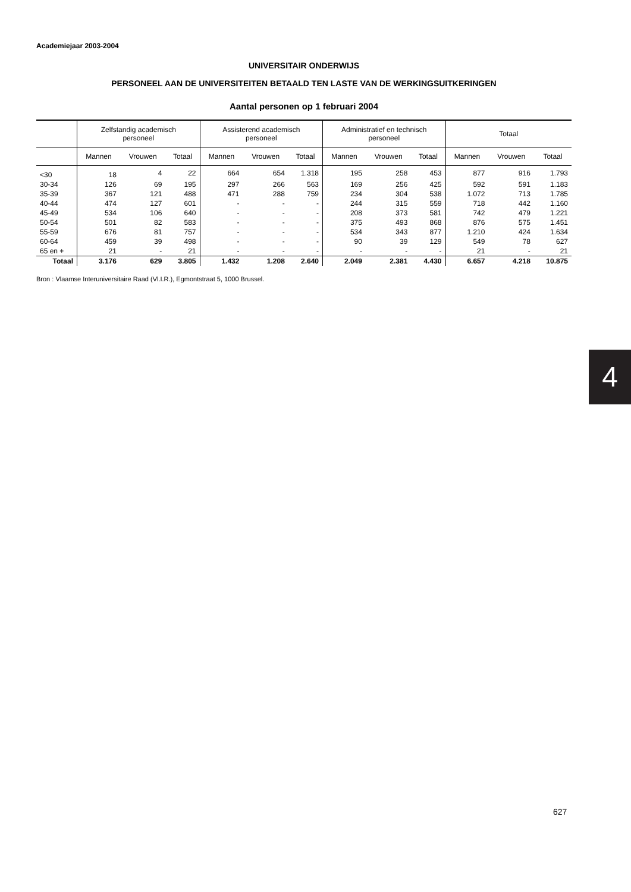Academiejaar 2003-2004
UNIVERSITAIR ONDERWIJS
PERSONEEL AAN DE UNIVERSITEITEN BETAALD TEN LASTE VAN DE WERKINGSUITKERINGEN
Aantal personen op 1 februari 2004
| | Zelfstandig academisch personeel | | | Assisterend academisch personeel | | | Administratief en technisch personeel | | | Totaal | | |
| --- | --- | --- | --- | --- | --- | --- | --- | --- | --- | --- | --- | --- |
| | Mannen | Vrouwen | Totaal | Mannen | Vrouwen | Totaal | Mannen | Vrouwen | Totaal | Mannen | Vrouwen | Totaal |
| <30 | 18 | 4 | 22 | 664 | 654 | 1.318 | 195 | 258 | 453 | 877 | 916 | 1.793 |
| 30-34 | 126 | 69 | 195 | 297 | 266 | 563 | 169 | 256 | 425 | 592 | 591 | 1.183 |
| 35-39 | 367 | 121 | 488 | 471 | 288 | 759 | 234 | 304 | 538 | 1.072 | 713 | 1.785 |
| 40-44 | 474 | 127 | 601 | - | - | - | 244 | 315 | 559 | 718 | 442 | 1.160 |
| 45-49 | 534 | 106 | 640 | - | - | - | 208 | 373 | 581 | 742 | 479 | 1.221 |
| 50-54 | 501 | 82 | 583 | - | - | - | 375 | 493 | 868 | 876 | 575 | 1.451 |
| 55-59 | 676 | 81 | 757 | - | - | - | 534 | 343 | 877 | 1.210 | 424 | 1.634 |
| 60-64 | 459 | 39 | 498 | - | - | - | 90 | 39 | 129 | 549 | 78 | 627 |
| 65 en + | 21 | - | 21 | - | - | - | - | - | - | 21 | - | 21 |
| Totaal | 3.176 | 629 | 3.805 | 1.432 | 1.208 | 2.640 | 2.049 | 2.381 | 4.430 | 6.657 | 4.218 | 10.875 |
Bron : Vlaamse Interuniversitaire Raad (Vl.I.R.), Egmontstraat 5, 1000 Brussel.
4
627